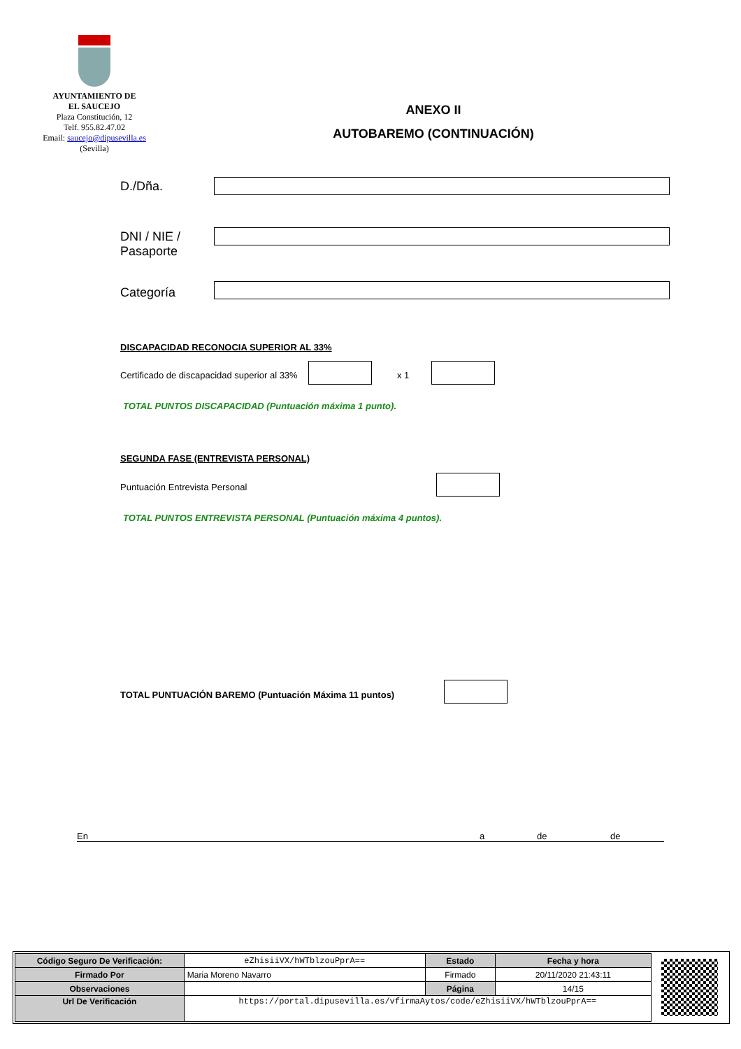AYUNTAMIENTO DE
EL SAUCEJO
Plaza Constitución, 12
Telf. 955.82.47.02
Email: saucejo@dipusevilla.es
(Sevilla)
ANEXO II
AUTOBAREMO (CONTINUACIÓN)
D./Dña.
DNI / NIE /
Pasaporte
Categoría
DISCAPACIDAD RECONOCIA SUPERIOR AL 33%
Certificado de discapacidad superior al 33%
x 1
TOTAL PUNTOS DISCAPACIDAD (Puntuación máxima 1 punto).
SEGUNDA FASE (ENTREVISTA PERSONAL)
Puntuación Entrevista Personal
TOTAL PUNTOS ENTREVISTA PERSONAL (Puntuación máxima 4 puntos).
TOTAL PUNTUACIÓN BAREMO (Puntuación Máxima 11 puntos)
En a de de
| Código Seguro De Verificación: | eZhisiiVX/hWTblzouPprA== | Estado | Fecha y hora |
| Firmado Por | Maria Moreno Navarro | Firmado | 20/11/2020 21:43:11 |
| Observaciones | | Página | 14/15 |
| Url De Verificación | https://portal.dipusevilla.es/vfirmaAytos/code/eZhisiiVX/hWTblzouPprA== | | |